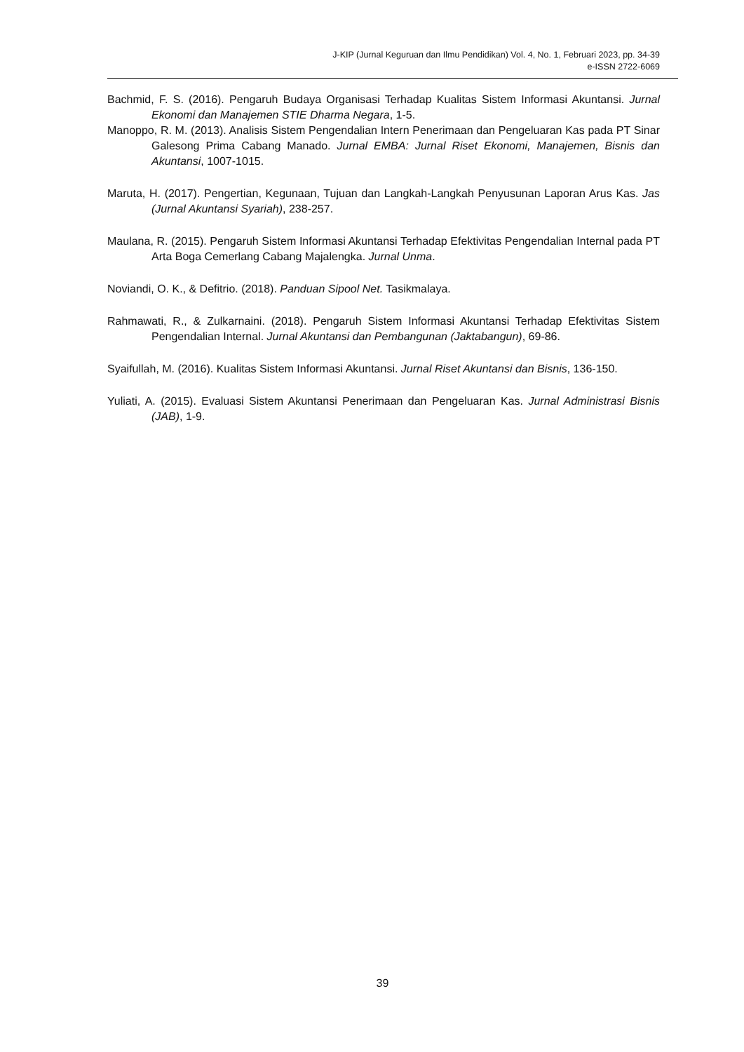J-KIP (Jurnal Keguruan dan Ilmu Pendidikan) Vol. 4, No. 1, Februari 2023, pp. 34-39
e-ISSN 2722-6069
Bachmid, F. S. (2016). Pengaruh Budaya Organisasi Terhadap Kualitas Sistem Informasi Akuntansi. Jurnal Ekonomi dan Manajemen STIE Dharma Negara, 1-5.
Manoppo, R. M. (2013). Analisis Sistem Pengendalian Intern Penerimaan dan Pengeluaran Kas pada PT Sinar Galesong Prima Cabang Manado. Jurnal EMBA: Jurnal Riset Ekonomi, Manajemen, Bisnis dan Akuntansi, 1007-1015.
Maruta, H. (2017). Pengertian, Kegunaan, Tujuan dan Langkah-Langkah Penyusunan Laporan Arus Kas. Jas (Jurnal Akuntansi Syariah), 238-257.
Maulana, R. (2015). Pengaruh Sistem Informasi Akuntansi Terhadap Efektivitas Pengendalian Internal pada PT Arta Boga Cemerlang Cabang Majalengka. Jurnal Unma.
Noviandi, O. K., & Defitrio. (2018). Panduan Sipool Net. Tasikmalaya.
Rahmawati, R., & Zulkarnaini. (2018). Pengaruh Sistem Informasi Akuntansi Terhadap Efektivitas Sistem Pengendalian Internal. Jurnal Akuntansi dan Pembangunan (Jaktabangun), 69-86.
Syaifullah, M. (2016). Kualitas Sistem Informasi Akuntansi. Jurnal Riset Akuntansi dan Bisnis, 136-150.
Yuliati, A. (2015). Evaluasi Sistem Akuntansi Penerimaan dan Pengeluaran Kas. Jurnal Administrasi Bisnis (JAB), 1-9.
39